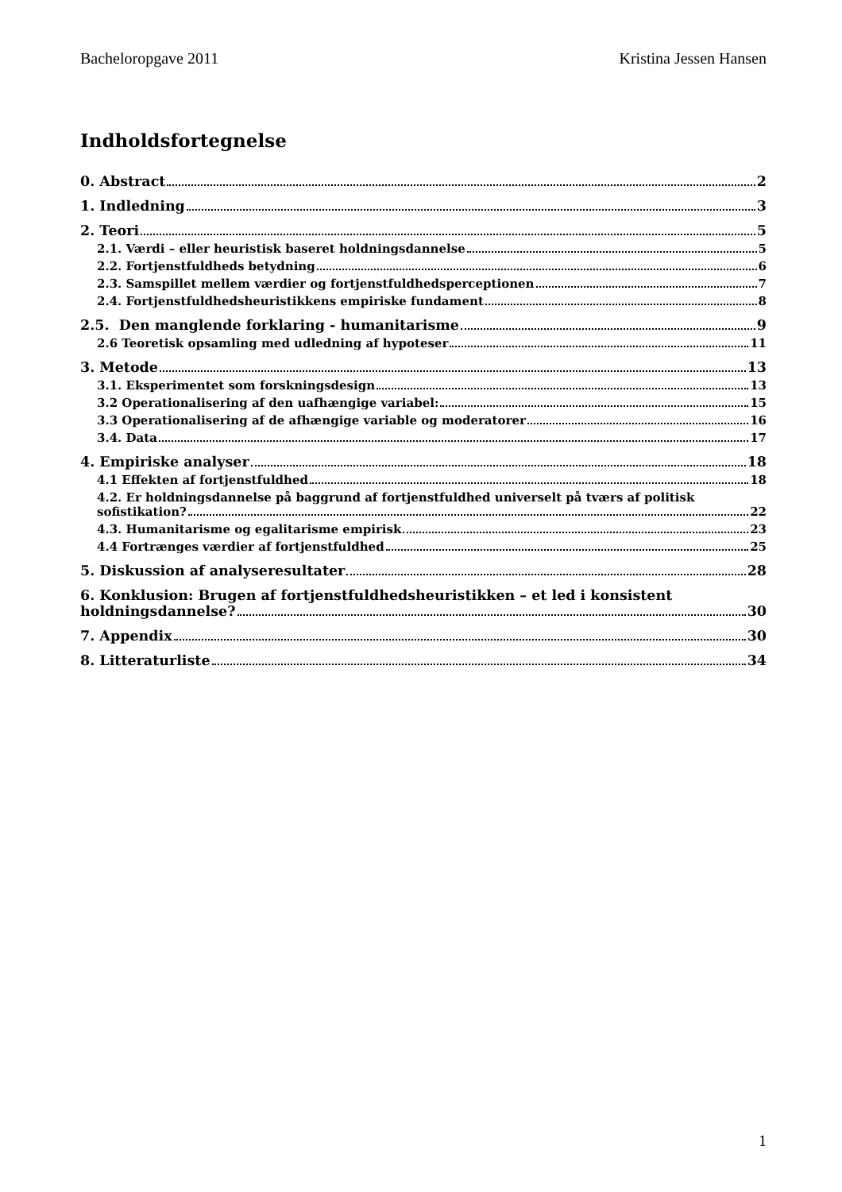Bacheloropgave 2011 Kristina Jessen Hansen
Indholdsfortegnelse
0. Abstract 2
1. Indledning 3
2. Teori 5
2.1. Værdi – eller heuristisk baseret holdningsdannelse 5
2.2. Fortjenstfuldheds betydning 6
2.3. Samspillet mellem værdier og fortjenstfuldhedsperceptionen 7
2.4. Fortjenstfuldhedsheuristikkens empiriske fundament 8
2.5. Den manglende forklaring - humanitarisme 9
2.6 Teoretisk opsamling med udledning af hypoteser 11
3. Metode 13
3.1. Eksperimentet som forskningsdesign 13
3.2 Operationalisering af den uafhængige variabel: 15
3.3 Operationalisering af de afhængige variable og moderatorer 16
3.4. Data 17
4. Empiriske analyser 18
4.1 Effekten af fortjenstfuldhed 18
4.2. Er holdningsdannelse på baggrund af fortjenstfuldhed universelt på tværs af politisk
sofistikation? 22
4.3. Humanitarisme og egalitarisme empirisk 23
4.4 Fortrænges værdier af fortjenstfuldhed 25
5. Diskussion af analyseresultater 28
6. Konklusion: Brugen af fortjenstfuldhedsheuristikken – et led i konsistent
holdningsdannelse? 30
7. Appendix 30
8. Litteraturliste 34
1